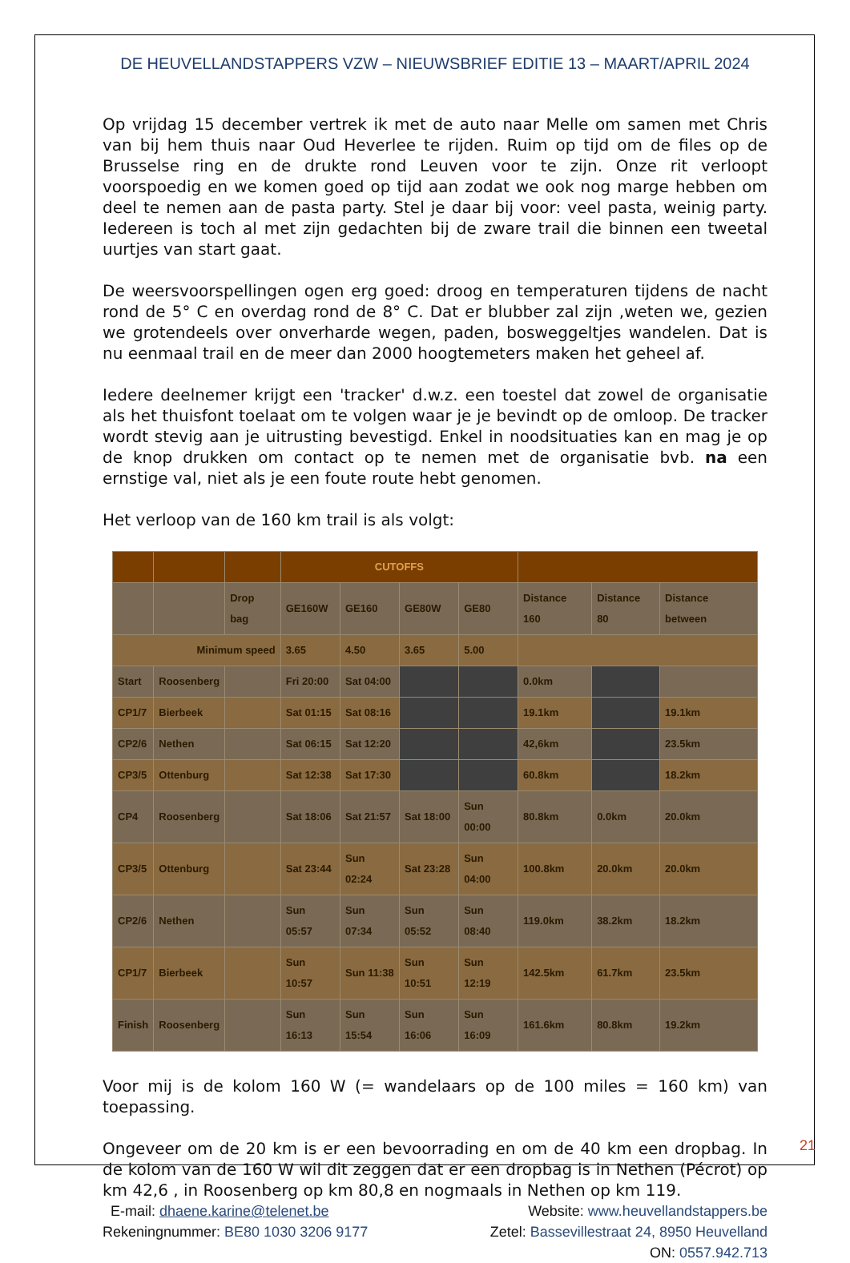DE HEUVELLANDSTAPPERS VZW – NIEUWSBRIEF EDITIE 13 – MAART/APRIL 2024
Op vrijdag 15 december vertrek ik met de auto naar Melle om samen met Chris van bij hem thuis naar Oud Heverlee te rijden. Ruim op tijd om de files op de Brusselse ring en de drukte rond Leuven voor te zijn. Onze rit verloopt voorspoedig en we komen goed op tijd aan zodat we ook nog marge hebben om deel te nemen aan de pasta party. Stel je daar bij voor: veel pasta, weinig party. Iedereen is toch al met zijn gedachten bij de zware trail die binnen een tweetal uurtjes van start gaat.
De weersvoorspellingen ogen erg goed: droog en temperaturen tijdens de nacht rond de 5° C en overdag rond de 8° C. Dat er blubber zal zijn ,weten we, gezien we grotendeels over onverharde wegen, paden, bosweggeltjes wandelen. Dat is nu eenmaal trail en de meer dan 2000 hoogtemeters maken het geheel af.
Iedere deelnemer krijgt een 'tracker' d.w.z. een toestel dat zowel de organisatie als het thuisfont toelaat om te volgen waar je je bevindt op de omloop. De tracker wordt stevig aan je uitrusting bevestigd. Enkel in noodsituaties kan en mag je op de knop drukken om contact op te nemen met de organisatie bvb. na een ernstige val, niet als je een foute route hebt genomen.
Het verloop van de 160 km trail is als volgt:
| | | | CUTOFFS | | | | | | |
| --- | --- | --- | --- | --- | --- | --- | --- | --- | --- |
| | | Drop bag | GE160W | GE160 | GE80W | GE80 | Distance 160 | Distance 80 | Distance between |
| Minimum speed | | | 3.65 | 4.50 | 3.65 | 5.00 | | | |
| Start | Roosenberg | | Fri 20:00 | Sat 04:00 | | | 0.0km | | |
| CP1/7 | Bierbeek | | Sat 01:15 | Sat 08:16 | | | 19.1km | | 19.1km |
| CP2/6 | Nethen | | Sat 06:15 | Sat 12:20 | | | 42,6km | | 23.5km |
| CP3/5 | Ottenburg | | Sat 12:38 | Sat 17:30 | | | 60.8km | | 18.2km |
| CP4 | Roosenberg | | Sat 18:06 | Sat 21:57 | Sat 18:00 | Sun 00:00 | 80.8km | 0.0km | 20.0km |
| CP3/5 | Ottenburg | | Sat 23:44 | Sun 02:24 | Sat 23:28 | Sun 04:00 | 100.8km | 20.0km | 20.0km |
| CP2/6 | Nethen | | Sun 05:57 | Sun 07:34 | Sun 05:52 | Sun 08:40 | 119.0km | 38.2km | 18.2km |
| CP1/7 | Bierbeek | | Sun 10:57 | Sun 11:38 | Sun 10:51 | Sun 12:19 | 142.5km | 61.7km | 23.5km |
| Finish | Roosenberg | | Sun 16:13 | Sun 15:54 | Sun 16:06 | Sun 16:09 | 161.6km | 80.8km | 19.2km |
Voor mij is de kolom 160 W (= wandelaars op de 100 miles = 160 km) van toepassing.
Ongeveer om de 20 km is er een bevoorrading en om de 40 km een dropbag. In de kolom van de 160 W wil dit zeggen dat er een dropbag is in Nethen (Pécrot) op km 42,6 , in Roosenberg op km 80,8 en nogmaals in Nethen op km 119.
E-mail: dhaene.karine@telenet.be Website: www.heuvellandstappers.be
Rekeningnummer: BE80 1030 3206 9177 Zetel: Bassevillestraat 24, 8950 Heuvelland
ON: 0557.942.713
21